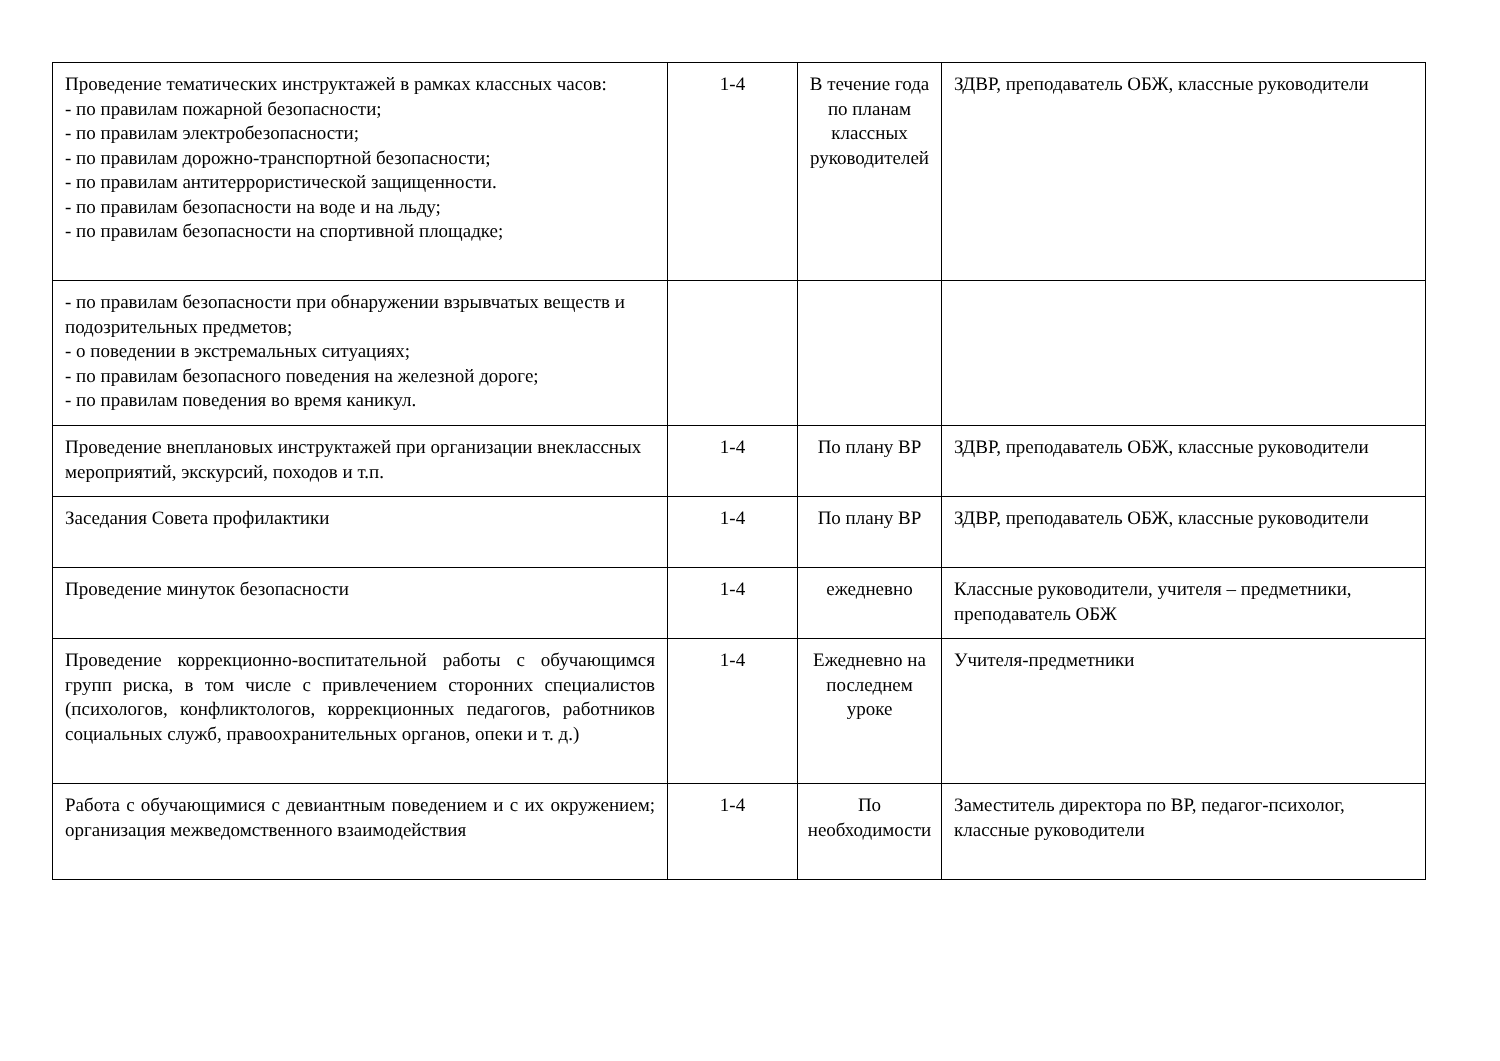| Проведение тематических инструктажей в рамках классных часов: - по правилам пожарной безопасности; - по правилам электробезопасности; - по правилам дорожно-транспортной безопасности; - по правилам антитеррористической защищенности. - по правилам безопасности на воде и на льду; - по правилам безопасности на спортивной площадке; | 1-4 | В течение года по планам классных руководителей | ЗДВР, преподаватель ОБЖ, классные руководители |
| - по правилам безопасности при обнаружении взрывчатых веществ и подозрительных предметов; - о поведении в экстремальных ситуациях; - по правилам безопасного поведения на железной дороге; - по правилам поведения во время каникул. | | | |
| Проведение внеплановых инструктажей при организации внеклассных мероприятий, экскурсий, походов и т.п. | 1-4 | По плану ВР | ЗДВР, преподаватель ОБЖ, классные руководители |
| Заседания Совета профилактики | 1-4 | По плану ВР | ЗДВР, преподаватель ОБЖ, классные руководители |
| Проведение минуток безопасности | 1-4 | ежедневно | Классные руководители, учителя – предметники, преподаватель ОБЖ |
| Проведение коррекционно-воспитательной работы с обучающимся групп риска, в том числе с привлечением сторонних специалистов (психологов, конфликтологов, коррекционных педагогов, работников социальных служб, правоохранительных органов, опеки и т. д.) | 1-4 | Ежедневно на последнем уроке | Учителя-предметники |
| Работа с обучающимися с девиантным поведением и с их окружением; организация межведомственного взаимодействия | 1-4 | По необходимости | Заместитель директора по ВР, педагог-психолог, классные руководители |